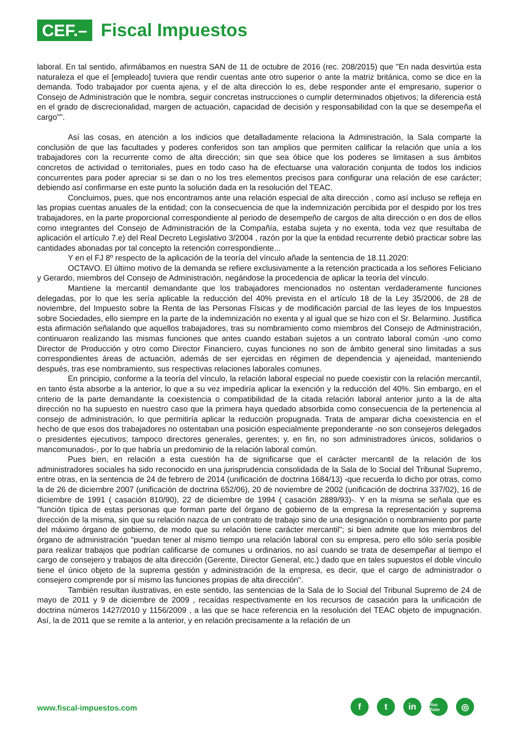CEF.–
Fiscal Impuestos
laboral. En tal sentido, afirmábamos en nuestra SAN de 11 de octubre de 2016 (rec. 208/2015) que "En nada desvirtúa esta naturaleza el que el [empleado] tuviera que rendir cuentas ante otro superior o ante la matriz británica, como se dice en la demanda. Todo trabajador por cuenta ajena, y el de alta dirección lo es, debe responder ante el empresario, superior o Consejo de Administración que le nombra, seguir concretas instrucciones o cumplir determinados objetivos; la diferencia está en el grado de discrecionalidad, margen de actuación, capacidad de decisión y responsabilidad con la que se desempeña el cargo"".
Así las cosas, en atención a los indicios que detalladamente relaciona la Administración, la Sala comparte la conclusión de que las facultades y poderes conferidos son tan amplios que permiten calificar la relación que unía a los trabajadores con la recurrente como de alta dirección; sin que sea óbice que los poderes se limitasen a sus ámbitos concretos de actividad o territoriales, pues en todo caso ha de efectuarse una valoración conjunta de todos los indicios concurrentes para poder apreciar si se dan o no los tres elementos precisos para configurar una relación de ese carácter; debiendo así confirmarse en este punto la solución dada en la resolución del TEAC.
Concluimos, pues, que nos encontramos ante una relación especial de alta dirección , como así incluso se refleja en las propias cuentas anuales de la entidad; con la consecuencia de que la indemnización percibida por el despido por los tres trabajadores, en la parte proporcional correspondiente al periodo de desempeño de cargos de alta dirección o en dos de ellos como integrantes del Consejo de Administración de la Compañía, estaba sujeta y no exenta, toda vez que resultaba de aplicación el artículo 7.e) del Real Decreto Legislativo 3/2004 , razón por la que la entidad recurrente debió practicar sobre las cantidades abonadas por tal concepto la retención correspondiente...
Y en el FJ 8º respecto de la aplicación de la teoría del vínculo añade la sentencia de 18.11.2020:
OCTAVO. El último motivo de la demanda se refiere exclusivamente a la retención practicada a los señores Feliciano y Gerardo, miembros del Consejo de Administración, negándose la procedencia de aplicar la teoría del vínculo.
Mantiene la mercantil demandante que los trabajadores mencionados no ostentan verdaderamente funciones delegadas, por lo que les sería aplicable la reducción del 40% prevista en el artículo 18 de la Ley 35/2006, de 28 de noviembre, del Impuesto sobre la Renta de las Personas Físicas y de modificación parcial de las leyes de los Impuestos sobre Sociedades, ello siempre en la parte de la indemnización no exenta y al igual que se hizo con el Sr. Belarmino. Justifica esta afirmación señalando que aquellos trabajadores, tras su nombramiento como miembros del Consejo de Administración, continuaron realizando las mismas funciones que antes cuando estaban sujetos a un contrato laboral común -uno como Director de Producción y otro como Director Financiero, cuyas funciones no son de ámbito general sino limitadas a sus correspondientes áreas de actuación, además de ser ejercidas en régimen de dependencia y ajeneidad, manteniendo después, tras ese nombramiento, sus respectivas relaciones laborales comunes.
En principio, conforme a la teoría del vínculo, la relación laboral especial no puede coexistir con la relación mercantil, en tanto ésta absorbe a la anterior, lo que a su vez impediría aplicar la exención y la reducción del 40%. Sin embargo, en el criterio de la parte demandante la coexistencia o compatibilidad de la citada relación laboral anterior junto a la de alta dirección no ha supuesto en nuestro caso que la primera haya quedado absorbida como consecuencia de la pertenencia al consejo de administración, lo que permitiría aplicar la reducción propugnada. Trata de amparar dicha coexistencia en el hecho de que esos dos trabajadores no ostentaban una posición especialmente preponderante -no son consejeros delegados o presidentes ejecutivos; tampoco directores generales, gerentes; y, en fin, no son administradores únicos, solidarios o mancomunados-, por lo que habría un predominio de la relación laboral común.
Pues bien, en relación a esta cuestión ha de significarse que el carácter mercantil de la relación de los administradores sociales ha sido reconocido en una jurisprudencia consolidada de la Sala de lo Social del Tribunal Supremo, entre otras, en la sentencia de 24 de febrero de 2014 (unificación de doctrina 1684/13) -que recuerda lo dicho por otras, como la de 26 de diciembre 2007 (unificación de doctrina 652/06), 20 de noviembre de 2002 (unificación de doctrina 337/02), 16 de diciembre de 1991 ( casación 810/90), 22 de diciembre de 1994 ( casación 2889/93)-. Y en la misma se señala que es "función típica de estas personas que forman parte del órgano de gobierno de la empresa la representación y suprema dirección de la misma, sin que su relación nazca de un contrato de trabajo sino de una designación o nombramiento por parte del máximo órgano de gobierno, de modo que su relación tiene carácter mercantil"; si bien admite que los miembros del órgano de administración "puedan tener al mismo tiempo una relación laboral con su empresa, pero ello sólo sería posible para realizar trabajos que podrían calificarse de comunes u ordinarios, no así cuando se trata de desempeñar al tiempo el cargo de consejero y trabajos de alta dirección (Gerente, Director General, etc.) dado que en tales supuestos el doble vínculo tiene el único objeto de la suprema gestión y administración de la empresa, es decir, que el cargo de administrador o consejero comprende por sí mismo las funciones propias de alta dirección".
También resultan ilustrativas, en este sentido, las sentencias de la Sala de lo Social del Tribunal Supremo de 24 de mayo de 2011 y 9 de diciembre de 2009 , recaídas respectivamente en los recursos de casación para la unificación de doctrina números 1427/2010 y 1156/2009 , a las que se hace referencia en la resolución del TEAC objeto de impugnación. Así, la de 2011 que se remite a la anterior, y en relación precisamente a la relación de un
www.fiscal-impuestos.com
f t in
You Tube
◎